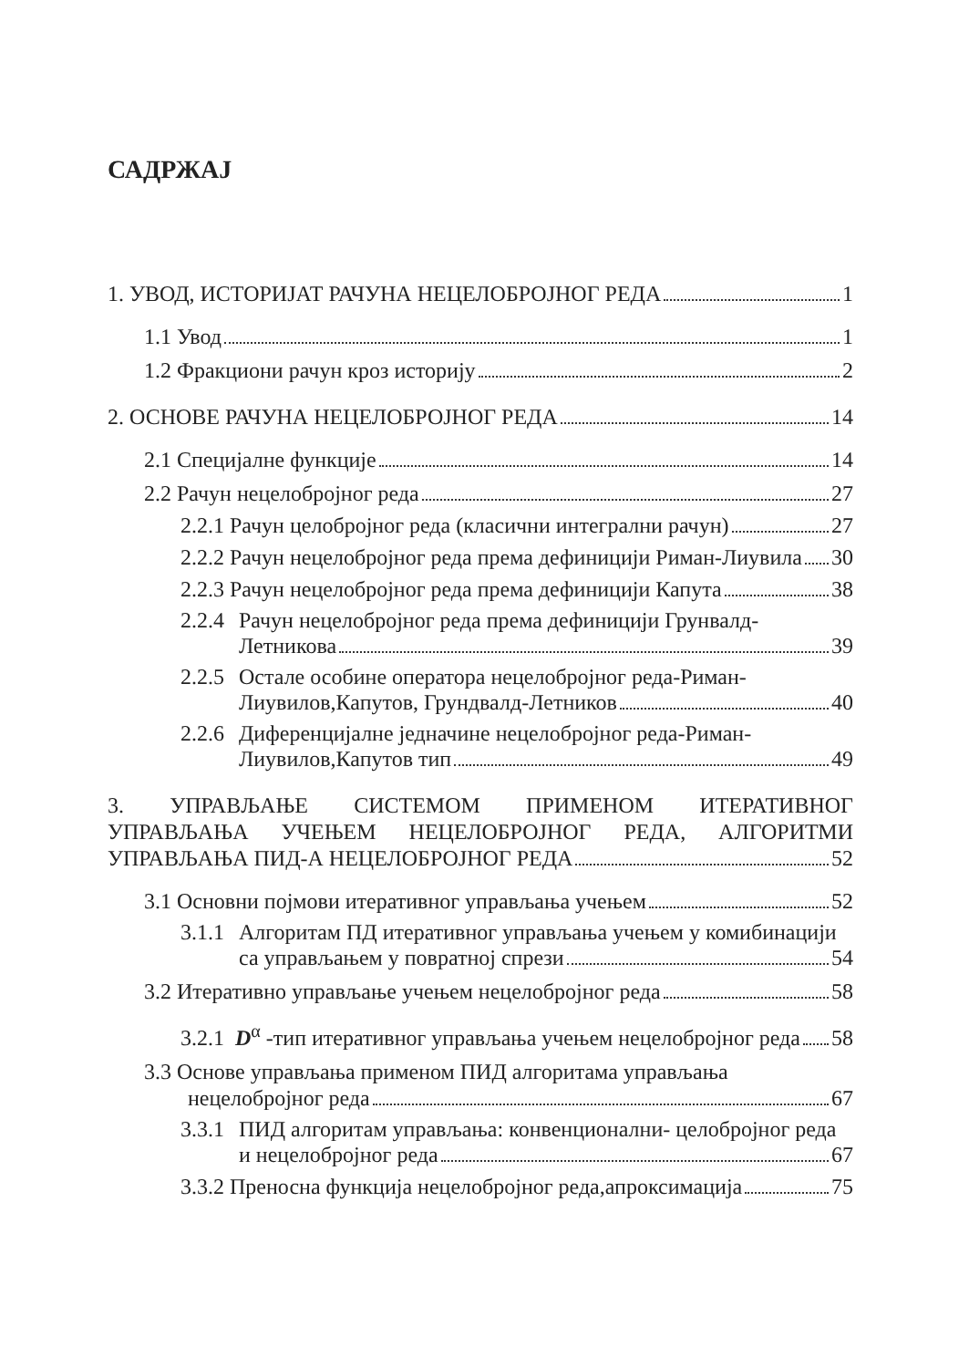САДРЖАЈ
1. УВОД, ИСТОРИЈАТ РАЧУНА НЕЦЕЛОБРОЈНОГ РЕДА 1
1.1 Увод 1
1.2 Фракциони рачун кроз историју 2
2. ОСНОВЕ РАЧУНА НЕЦЕЛОБРОЈНОГ РЕДА 14
2.1 Специјалне функције 14
2.2 Рачун нецелобројног реда 27
2.2.1 Рачун целобројног реда (класични интегрални рачун) 27
2.2.2 Рачун нецелобројног реда према дефиницији Риман-Лиувила 30
2.2.3 Рачун нецелобројног реда према дефиницији Капута 38
2.2.4
Рачун нецелобројног реда према дефиницији Грунвалд-
Летникова 39
2.2.5
Остале особине оператора нецелобројног реда-Риман-
Лиувилов,Капутов, Грундвалд-Летников 40
2.2.6
Диференцијалне једначине нецелобројног реда-Риман-
Лиувилов,Капутов тип 49
3. УПРАВЉАЊЕ СИСТЕМОМ ПРИМЕНОМ ИТЕРАТИВНОГ
УПРАВЉАЊА УЧЕЊЕМ НЕЦЕЛОБРОЈНОГ РЕДА, АЛГОРИТМИ
УПРАВЉАЊА ПИД-А НЕЦЕЛОБРОЈНОГ РЕДА 52
3.1 Основни појмови итеративног управљања учењем 52
3.1.1
Алгоритам ПД итеративног управљања учењем у комибинацији
са управљањем у повратној спрези 54
3.2 Итеративно управљање учењем нецелобројног реда 58
3.2.1 D<sup>α</sup> -тип итеративног управљања учењем нецелобројног реда 58
3.3 Основе управљања применом ПИД алгоритама управљања
нецелобројног реда 67
3.3.1
ПИД алгоритам управљања: конвенционални- целобројног реда
и нецелобројног реда 67
3.3.2 Преносна функција нецелобројног реда,апроксимација 75